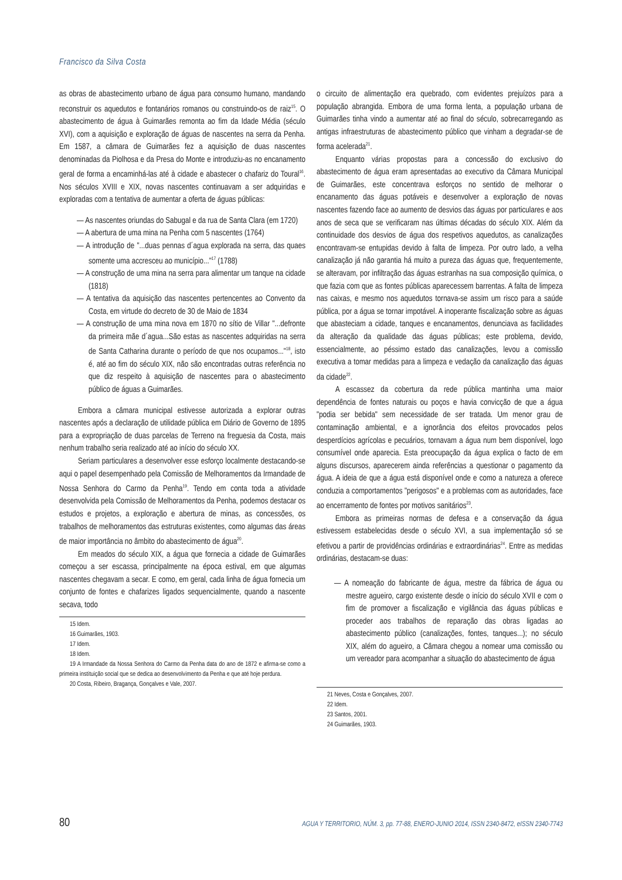Francisco da Silva Costa
as obras de abastecimento urbano de água para consumo humano, mandando reconstruir os aquedutos e fontanários romanos ou construindo-os de raiz<sup>15</sup>. O abastecimento de água à Guimarães remonta ao fim da Idade Média (século XVI), com a aquisição e exploração de águas de nascentes na serra da Penha. Em 1587, a câmara de Guimarães fez a aquisição de duas nascentes denominadas da Piolhosa e da Presa do Monte e introduziu-as no encanamento geral de forma a encaminhá-las até à cidade e abastecer o chafariz do Toural<sup>16</sup>. Nos séculos XVIII e XIX, novas nascentes continuavam a ser adquiridas e exploradas com a tentativa de aumentar a oferta de águas públicas:
— As nascentes oriundas do Sabugal e da rua de Santa Clara (em 1720)
— A abertura de uma mina na Penha com 5 nascentes (1764)
— A introdução de "...duas pennas d´agua explorada na serra, das quaes somente uma accresceu ao município..."<sup>17</sup> (1788)
— A construção de uma mina na serra para alimentar um tanque na cidade (1818)
— A tentativa da aquisição das nascentes pertencentes ao Convento da Costa, em virtude do decreto de 30 de Maio de 1834
— A construção de uma mina nova em 1870 no sítio de Villar "...defronte da primeira mãe d´agua...São estas as nascentes adquiridas na serra de Santa Catharina durante o período de que nos ocupamos..."<sup>18</sup>, isto é, até ao fim do século XIX, não são encontradas outras referência no que diz respeito à aquisição de nascentes para o abastecimento público de águas a Guimarães.
Embora a câmara municipal estivesse autorizada a explorar outras nascentes após a declaração de utilidade pública em Diário de Governo de 1895 para a expropriação de duas parcelas de Terreno na freguesia da Costa, mais nenhum trabalho seria realizado até ao início do século XX.
Seriam particulares a desenvolver esse esforço localmente destacando-se aqui o papel desempenhado pela Comissão de Melhoramentos da Irmandade de Nossa Senhora do Carmo da Penha<sup>19</sup>. Tendo em conta toda a atividade desenvolvida pela Comissão de Melhoramentos da Penha, podemos destacar os estudos e projetos, a exploração e abertura de minas, as concessões, os trabalhos de melhoramentos das estruturas existentes, como algumas das áreas de maior importância no âmbito do abastecimento de água<sup>20</sup>.
Em meados do século XIX, a água que fornecia a cidade de Guimarães começou a ser escassa, principalmente na época estival, em que algumas nascentes chegavam a secar. E como, em geral, cada linha de água fornecia um conjunto de fontes e chafarizes ligados sequencialmente, quando a nascente secava, todo
15 Idem.
16 Guimarães, 1903.
17 Idem.
18 Idem.
19 A Irmandade da Nossa Senhora do Carmo da Penha data do ano de 1872 e afirma-se como a primeira instituição social que se dedica ao desenvolvimento da Penha e que até hoje perdura.
20 Costa, Ribeiro, Bragança, Gonçalves e Vale, 2007.
o circuito de alimentação era quebrado, com evidentes prejuízos para a população abrangida. Embora de uma forma lenta, a população urbana de Guimarães tinha vindo a aumentar até ao final do século, sobrecarregando as antigas infraestruturas de abastecimento público que vinham a degradar-se de forma acelerada<sup>21</sup>.
Enquanto várias propostas para a concessão do exclusivo do abastecimento de água eram apresentadas ao executivo da Câmara Municipal de Guimarães, este concentrava esforços no sentido de melhorar o encanamento das águas potáveis e desenvolver a exploração de novas nascentes fazendo face ao aumento de desvios das águas por particulares e aos anos de seca que se verificaram nas últimas décadas do século XIX. Além da continuidade dos desvios de água dos respetivos aquedutos, as canalizações encontravam-se entupidas devido à falta de limpeza. Por outro lado, a velha canalização já não garantia há muito a pureza das águas que, frequentemente, se alteravam, por infiltração das águas estranhas na sua composição química, o que fazia com que as fontes públicas aparecessem barrentas. A falta de limpeza nas caixas, e mesmo nos aquedutos tornava-se assim um risco para a saúde pública, por a água se tornar impotável. A inoperante fiscalização sobre as águas que abasteciam a cidade, tanques e encanamentos, denunciava as facilidades da alteração da qualidade das águas públicas; este problema, devido, essencialmente, ao péssimo estado das canalizações, levou a comissão executiva a tomar medidas para a limpeza e vedação da canalização das águas da cidade<sup>22</sup>.
A escassez da cobertura da rede pública mantinha uma maior dependência de fontes naturais ou poços e havia convicção de que a água "podia ser bebida" sem necessidade de ser tratada. Um menor grau de contaminação ambiental, e a ignorância dos efeitos provocados pelos desperdícios agrícolas e pecuários, tornavam a água num bem disponível, logo consumível onde aparecia. Esta preocupação da água explica o facto de em alguns discursos, aparecerem ainda referências a questionar o pagamento da água. A ideia de que a água está disponível onde e como a natureza a oferece conduzia a comportamentos "perigosos" e a problemas com as autoridades, face ao encerramento de fontes por motivos sanitários<sup>23</sup>.
Embora as primeiras normas de defesa e a conservação da água estivessem estabelecidas desde o século XVI, a sua implementação só se efetivou a partir de providências ordinárias e extraordinárias<sup>24</sup>. Entre as medidas ordinárias, destacam-se duas:
— A nomeação do fabricante de água, mestre da fábrica de água ou mestre agueiro, cargo existente desde o início do século XVII e com o fim de promover a fiscalização e vigilância das águas públicas e proceder aos trabalhos de reparação das obras ligadas ao abastecimento público (canalizações, fontes, tanques...); no século XIX, além do agueiro, a Câmara chegou a nomear uma comissão ou um vereador para acompanhar a situação do abastecimento de água
21 Neves, Costa e Gonçalves, 2007.
22 Idem.
23 Santos, 2001.
24 Guimarães, 1903.
80 AGUA Y TERRITORIO, NÚM. 3, pp. 77-88, ENERO-JUNIO 2014, ISSN 2340-8472, eISSN 2340-7743